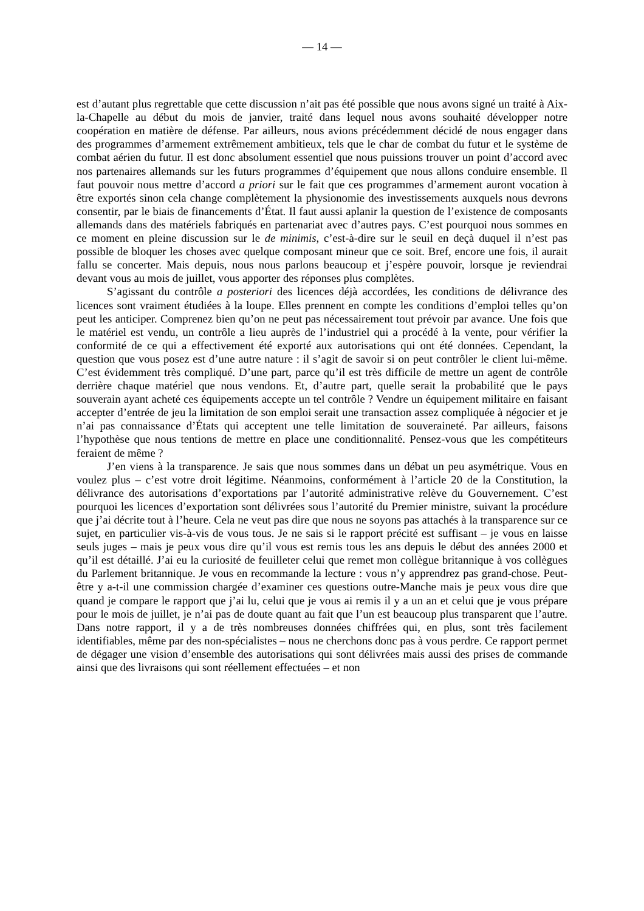— 14 —
est d’autant plus regrettable que cette discussion n’ait pas été possible que nous avons signé un traité à Aix-la-Chapelle au début du mois de janvier, traité dans lequel nous avons souhaité développer notre coopération en matière de défense. Par ailleurs, nous avions précédemment décidé de nous engager dans des programmes d’armement extrêmement ambitieux, tels que le char de combat du futur et le système de combat aérien du futur. Il est donc absolument essentiel que nous puissions trouver un point d’accord avec nos partenaires allemands sur les futurs programmes d’équipement que nous allons conduire ensemble. Il faut pouvoir nous mettre d’accord a priori sur le fait que ces programmes d’armement auront vocation à être exportés sinon cela change complètement la physionomie des investissements auxquels nous devrons consentir, par le biais de financements d’État. Il faut aussi aplanir la question de l’existence de composants allemands dans des matériels fabriqués en partenariat avec d’autres pays. C’est pourquoi nous sommes en ce moment en pleine discussion sur le de minimis, c’est-à-dire sur le seuil en deçà duquel il n’est pas possible de bloquer les choses avec quelque composant mineur que ce soit. Bref, encore une fois, il aurait fallu se concerter. Mais depuis, nous nous parlons beaucoup et j’espère pouvoir, lorsque je reviendrai devant vous au mois de juillet, vous apporter des réponses plus complètes.
S’agissant du contrôle a posteriori des licences déjà accordées, les conditions de délivrance des licences sont vraiment étudiées à la loupe. Elles prennent en compte les conditions d’emploi telles qu’on peut les anticiper. Comprenez bien qu’on ne peut pas nécessairement tout prévoir par avance. Une fois que le matériel est vendu, un contrôle a lieu auprès de l’industriel qui a procédé à la vente, pour vérifier la conformité de ce qui a effectivement été exporté aux autorisations qui ont été données. Cependant, la question que vous posez est d’une autre nature : il s’agit de savoir si on peut contrôler le client lui-même. C’est évidemment très compliqué. D’une part, parce qu’il est très difficile de mettre un agent de contrôle derrière chaque matériel que nous vendons. Et, d’autre part, quelle serait la probabilité que le pays souverain ayant acheté ces équipements accepte un tel contrôle ? Vendre un équipement militaire en faisant accepter d’entrée de jeu la limitation de son emploi serait une transaction assez compliquée à négocier et je n’ai pas connaissance d’États qui acceptent une telle limitation de souveraineté. Par ailleurs, faisons l’hypothèse que nous tentions de mettre en place une conditionnalité. Pensez-vous que les compétiteurs feraient de même ?
J’en viens à la transparence. Je sais que nous sommes dans un débat un peu asymétrique. Vous en voulez plus – c’est votre droit légitime. Néanmoins, conformément à l’article 20 de la Constitution, la délivrance des autorisations d’exportations par l’autorité administrative relève du Gouvernement. C’est pourquoi les licences d’exportation sont délivrées sous l’autorité du Premier ministre, suivant la procédure que j’ai décrite tout à l’heure. Cela ne veut pas dire que nous ne soyons pas attachés à la transparence sur ce sujet, en particulier vis-à-vis de vous tous. Je ne sais si le rapport précité est suffisant – je vous en laisse seuls juges – mais je peux vous dire qu’il vous est remis tous les ans depuis le début des années 2000 et qu’il est détaillé. J’ai eu la curiosité de feuilleter celui que remet mon collègue britannique à vos collègues du Parlement britannique. Je vous en recommande la lecture : vous n’y apprendrez pas grand-chose. Peut-être y a-t-il une commission chargée d’examiner ces questions outre-Manche mais je peux vous dire que quand je compare le rapport que j’ai lu, celui que je vous ai remis il y a un an et celui que je vous prépare pour le mois de juillet, je n’ai pas de doute quant au fait que l’un est beaucoup plus transparent que l’autre. Dans notre rapport, il y a de très nombreuses données chiffrées qui, en plus, sont très facilement identifiables, même par des non-spécialistes – nous ne cherchons donc pas à vous perdre. Ce rapport permet de dégager une vision d’ensemble des autorisations qui sont délivrées mais aussi des prises de commande ainsi que des livraisons qui sont réellement effectuées – et non